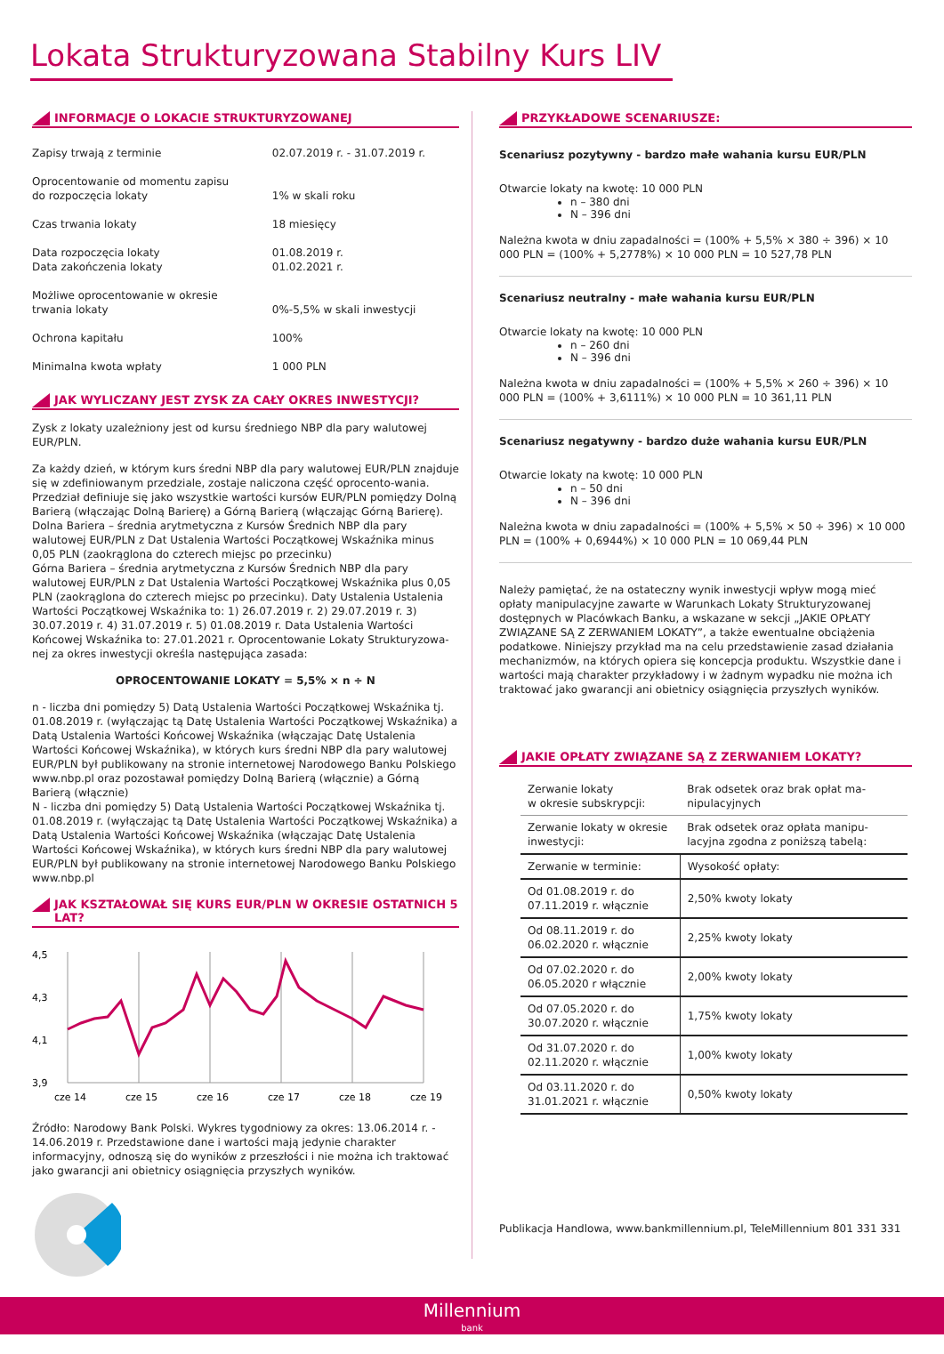Lokata Strukturyzowana Stabilny Kurs LIV
INFORMACJE O LOKACIE STRUKTURYZOWANEJ
| Zapisy trwają z terminie | 02.07.2019 r. - 31.07.2019 r. |
| Oprocentowanie od momentu zapisu do rozpoczęcia lokaty | 1% w skali roku |
| Czas trwania lokaty | 18 miesięcy |
| Data rozpoczęcia lokaty Data zakończenia lokaty | 01.08.2019 r. 01.02.2021 r. |
| Możliwe oprocentowanie w okresie trwania lokaty | 0%-5,5% w skali inwestycji |
| Ochrona kapitału | 100% |
| Minimalna kwota wpłaty | 1 000 PLN |
JAK WYLICZANY JEST ZYSK ZA CAŁY OKRES INWESTYCJI?
Zysk z lokaty uzależniony jest od kursu średniego NBP dla pary walutowej EUR/PLN.
Za każdy dzień, w którym kurs średni NBP dla pary walutowej EUR/PLN znajduje się w zdefiniowanym przedziale, zostaje naliczona część oprocento-wania. Przedział definiuje się jako wszystkie wartości kursów EUR/PLN pomiędzy Dolną Barierą (włączając Dolną Barierę) a Górną Barierą (włączając Górną Barierę).
Dolna Bariera – średnia arytmetyczna z Kursów Średnich NBP dla pary walutowej EUR/PLN z Dat Ustalenia Wartości Początkowej Wskaźnika minus 0,05 PLN (zaokrąglona do czterech miejsc po przecinku)
Górna Bariera – średnia arytmetyczna z Kursów Średnich NBP dla pary walutowej EUR/PLN z Dat Ustalenia Wartości Początkowej Wskaźnika plus 0,05 PLN (zaokrąglona do czterech miejsc po przecinku). Daty Ustalenia Ustalenia Wartości Początkowej Wskaźnika to: 1) 26.07.2019 r. 2) 29.07.2019 r. 3) 30.07.2019 r. 4) 31.07.2019 r. 5) 01.08.2019 r. Data Ustalenia Wartości Końcowej Wskaźnika to: 27.01.2021 r. Oprocentowanie Lokaty Strukturyzowa-nej za okres inwestycji określa następująca zasada:
OPROCENTOWANIE LOKATY = 5,5% × n ÷ N
n - liczba dni pomiędzy 5) Datą Ustalenia Wartości Początkowej Wskaźnika tj. 01.08.2019 r. (wyłączając tą Datę Ustalenia Wartości Początkowej Wskaźnika) a Datą Ustalenia Wartości Końcowej Wskaźnika (włączając Datę Ustalenia Wartości Końcowej Wskaźnika), w których kurs średni NBP dla pary walutowej EUR/PLN był publikowany na stronie internetowej Narodowego Banku Polskiego www.nbp.pl oraz pozostawał pomiędzy Dolną Barierą (włącznie) a Górną Barierą (włącznie)
N - liczba dni pomiędzy 5) Datą Ustalenia Wartości Początkowej Wskaźnika tj. 01.08.2019 r. (wyłączając tą Datę Ustalenia Wartości Początkowej Wskaźnika) a Datą Ustalenia Wartości Końcowej Wskaźnika (włączając Datę Ustalenia Wartości Końcowej Wskaźnika), w których kurs średni NBP dla pary walutowej EUR/PLN był publikowany na stronie internetowej Narodowego Banku Polskiego www.nbp.pl
JAK KSZTAŁOWAŁ SIĘ KURS EUR/PLN W OKRESIE OSTATNICH 5 LAT?
4,5
4,3
4,1
3,9
cze 14
cze 15
cze 16
cze 17
cze 18
cze 19
Źródło: Narodowy Bank Polski. Wykres tygodniowy za okres: 13.06.2014 r. - 14.06.2019 r. Przedstawione dane i wartości mają jedynie charakter informacyjny, odnoszą się do wyników z przeszłości i nie można ich traktować jako gwarancji ani obietnicy osiągnięcia przyszłych wyników.
PRZYKŁADOWE SCENARIUSZE:
Scenariusz pozytywny - bardzo małe wahania kursu EUR/PLN
Otwarcie lokaty na kwotę: 10 000 PLN
n – 380 dni
N – 396 dni
Należna kwota w dniu zapadalności = (100% + 5,5% × 380 ÷ 396) × 10 000 PLN = (100% + 5,2778%) × 10 000 PLN = 10 527,78 PLN
Scenariusz neutralny - małe wahania kursu EUR/PLN
Otwarcie lokaty na kwotę: 10 000 PLN
n – 260 dni
N – 396 dni
Należna kwota w dniu zapadalności = (100% + 5,5% × 260 ÷ 396) × 10 000 PLN = (100% + 3,6111%) × 10 000 PLN = 10 361,11 PLN
Scenariusz negatywny - bardzo duże wahania kursu EUR/PLN
Otwarcie lokaty na kwotę: 10 000 PLN
n – 50 dni
N – 396 dni
Należna kwota w dniu zapadalności = (100% + 5,5% × 50 ÷ 396) × 10 000 PLN = (100% + 0,6944%) × 10 000 PLN = 10 069,44 PLN
Należy pamiętać, że na ostateczny wynik inwestycji wpływ mogą mieć opłaty manipulacyjne zawarte w Warunkach Lokaty Strukturyzowanej dostępnych w Placówkach Banku, a wskazane w sekcji „JAKIE OPŁATY ZWIĄZANE SĄ Z ZERWANIEM LOKATY”, a także ewentualne obciążenia podatkowe. Niniejszy przykład ma na celu przedstawienie zasad działania mechanizmów, na których opiera się koncepcja produktu. Wszystkie dane i wartości mają charakter przykładowy i w żadnym wypadku nie można ich traktować jako gwarancji ani obietnicy osiągnięcia przyszłych wyników.
JAKIE OPŁATY ZWIĄZANE SĄ Z ZERWANIEM LOKATY?
| Zerwanie lokaty w okresie subskrypcji: | Brak odsetek oraz brak opłat ma-nipulacyjnych |
| Zerwanie lokaty w okresie inwestycji: | Brak odsetek oraz opłata manipu-lacyjna zgodna z poniższą tabelą: |
| Zerwanie w terminie: | Wysokość opłaty: |
| Od 01.08.2019 r. do 07.11.2019 r. włącznie | 2,50% kwoty lokaty |
| Od 08.11.2019 r. do 06.02.2020 r. włącznie | 2,25% kwoty lokaty |
| Od 07.02.2020 r. do 06.05.2020 r włącznie | 2,00% kwoty lokaty |
| Od 07.05.2020 r. do 30.07.2020 r. włącznie | 1,75% kwoty lokaty |
| Od 31.07.2020 r. do 02.11.2020 r. włącznie | 1,00% kwoty lokaty |
| Od 03.11.2020 r. do 31.01.2021 r. włącznie | 0,50% kwoty lokaty |
Publikacja Handlowa, www.bankmillennium.pl, TeleMillennium 801 331 331
Millennium
bank